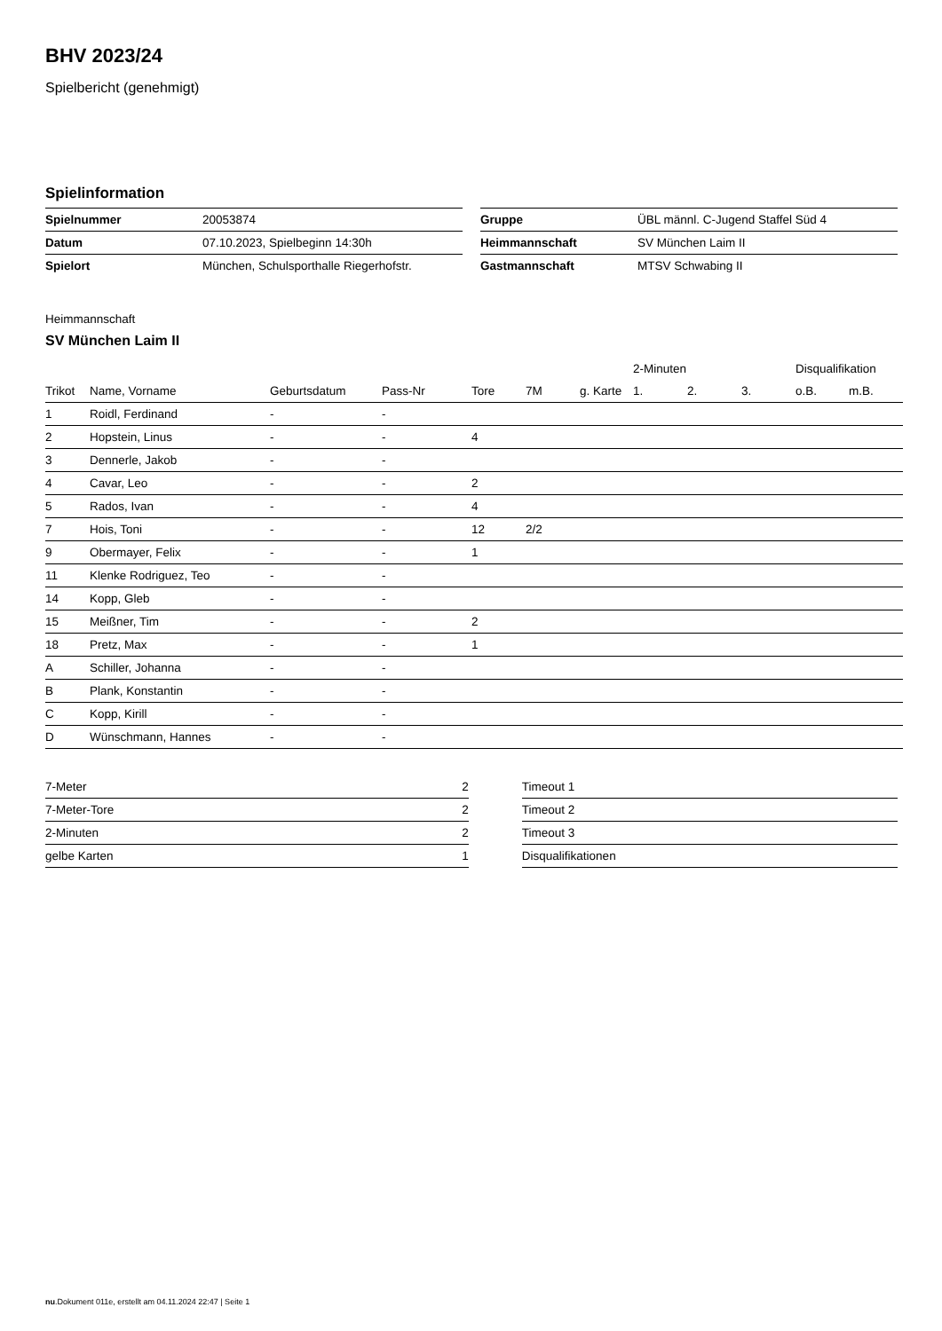BHV 2023/24
Spielbericht (genehmigt)
Spielinformation
| Spielnummer | 20053874 |
| Datum | 07.10.2023, Spielbeginn 14:30h |
| Spielort | München, Schulsporthalle Riegerhofstr. |
| Gruppe | ÜBL männl. C-Jugend Staffel Süd 4 |
| Heimmannschaft | SV München Laim II |
| Gastmannschaft | MTSV Schwabing II |
Heimmannschaft
SV München Laim II
| | | | | | | | 2-Minuten | | | Disqualifikation | |
| --- | --- | --- | --- | --- | --- | --- | --- | --- | --- | --- | --- |
| Trikot | Name, Vorname | Geburtsdatum | Pass-Nr | Tore | 7M | g. Karte | 1. | 2. | 3. | o.B. | m.B. |
| 1 | Roidl, Ferdinand | - | - | | | | | | | | |
| 2 | Hopstein, Linus | - | - | 4 | | | | | | | |
| 3 | Dennerle, Jakob | - | - | | | | | | | | |
| 4 | Cavar, Leo | - | - | 2 | | | | | | | |
| 5 | Rados, Ivan | - | - | 4 | | | | | | | |
| 7 | Hois, Toni | - | - | 12 | 2/2 | | | | | | |
| 9 | Obermayer, Felix | - | - | 1 | | | | | | | |
| 11 | Klenke Rodriguez, Teo | - | - | | | | | | | | |
| 14 | Kopp, Gleb | - | - | | | | | | | | |
| 15 | Meißner, Tim | - | - | 2 | | | | | | | |
| 18 | Pretz, Max | - | - | 1 | | | | | | | |
| A | Schiller, Johanna | - | - | | | | | | | | |
| B | Plank, Konstantin | - | - | | | | | | | | |
| C | Kopp, Kirill | - | - | | | | | | | | |
| D | Wünschmann, Hannes | - | - | | | | | | | | |
| 7-Meter | 2 |
| 7-Meter-Tore | 2 |
| 2-Minuten | 2 |
| gelbe Karten | 1 |
| Timeout 1 |
| Timeout 2 |
| Timeout 3 |
| Disqualifikationen |
nu.Dokument 011e, erstellt am 04.11.2024 22:47 | Seite 1